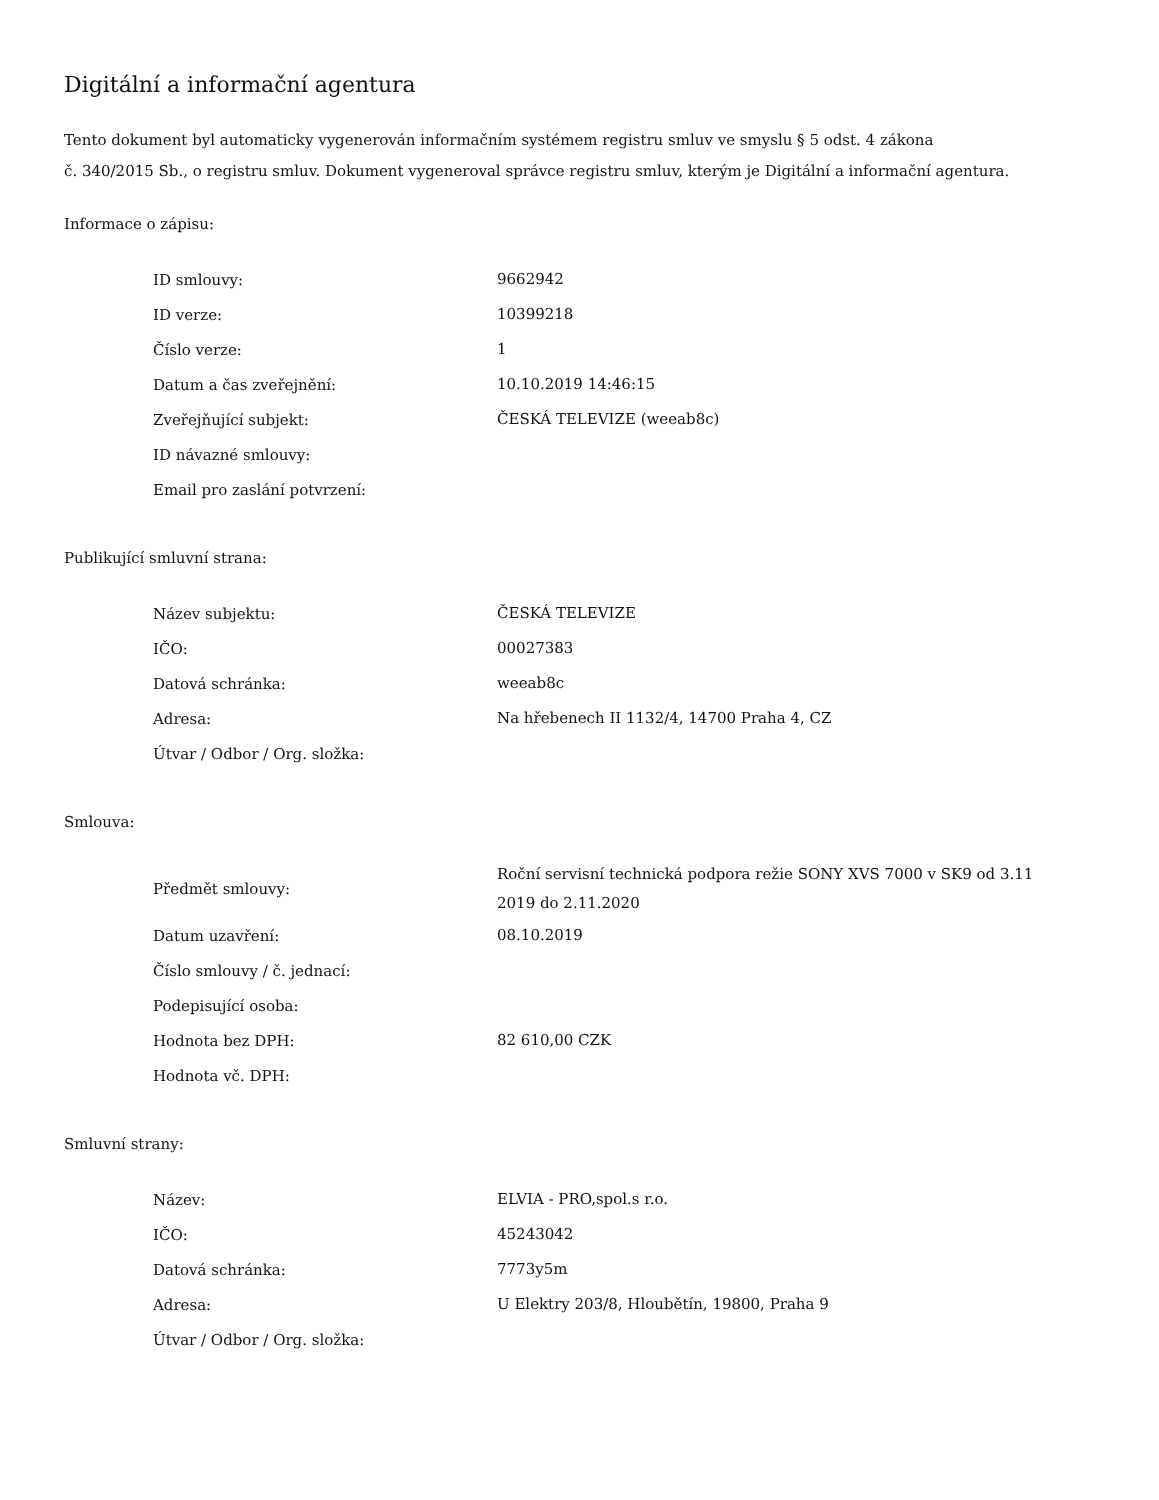Digitální a informační agentura
Tento dokument byl automaticky vygenerován informačním systémem registru smluv ve smyslu § 5 odst. 4 zákona
č. 340/2015 Sb., o registru smluv. Dokument vygeneroval správce registru smluv, kterým je Digitální a informační agentura.
Informace o zápisu:
| ID smlouvy: | 9662942 |
| ID verze: | 10399218 |
| Číslo verze: | 1 |
| Datum a čas zveřejnění: | 10.10.2019 14:46:15 |
| Zveřejňující subjekt: | ČESKÁ TELEVIZE (weeab8c) |
| ID návazné smlouvy: | |
| Email pro zaslání potvrzení: | |
Publikující smluvní strana:
| Název subjektu: | ČESKÁ TELEVIZE |
| IČO: | 00027383 |
| Datová schránka: | weeab8c |
| Adresa: | Na hřebenech II 1132/4, 14700 Praha 4, CZ |
| Útvar / Odbor / Org. složka: | |
Smlouva:
| Předmět smlouvy: | Roční servisní technická podpora režie SONY XVS 7000 v SK9 od 3.11 2019 do 2.11.2020 |
| Datum uzavření: | 08.10.2019 |
| Číslo smlouvy / č. jednací: | |
| Podepisující osoba: | |
| Hodnota bez DPH: | 82 610,00 CZK |
| Hodnota vč. DPH: | |
Smluvní strany:
| Název: | ELVIA - PRO,spol.s r.o. |
| IČO: | 45243042 |
| Datová schránka: | 7773y5m |
| Adresa: | U Elektry 203/8, Hloubětín, 19800, Praha 9 |
| Útvar / Odbor / Org. složka: | |